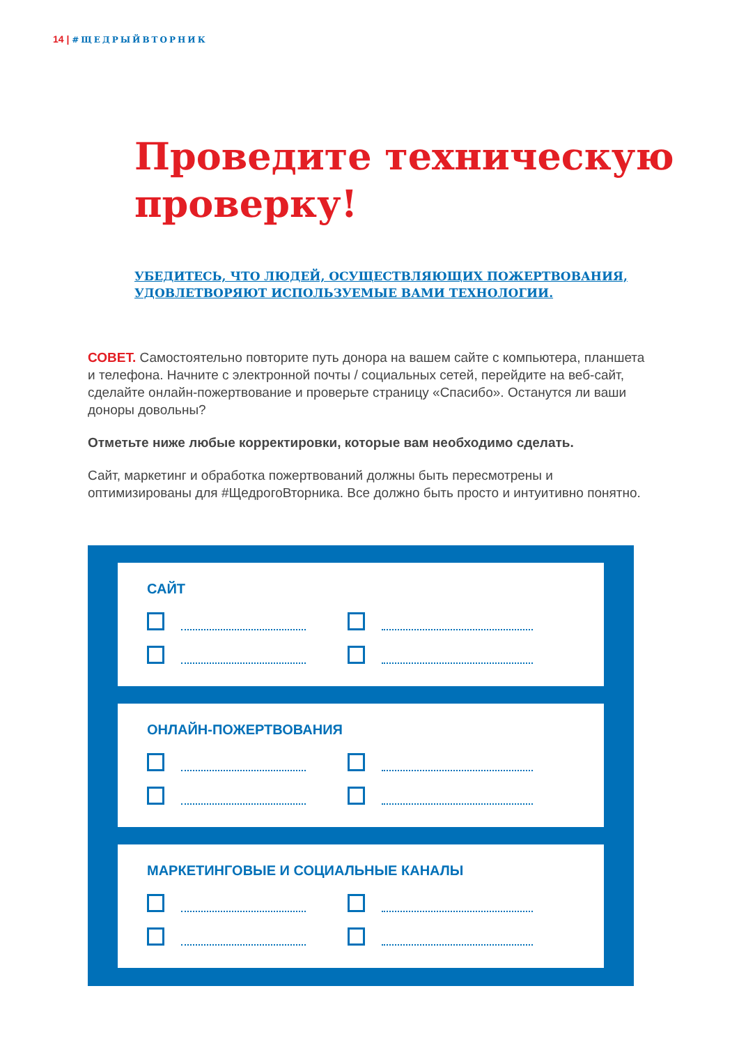14 | #ЩЕДРЫЙВТОРНИК
Проведите техническую
проверку!
УБЕДИТЕСЬ, ЧТО ЛЮДЕЙ, ОСУЩЕСТВЛЯЮЩИХ ПОЖЕРТВОВАНИЯ,
УДОВЛЕТВОРЯЮТ ИСПОЛЬЗУЕМЫЕ ВАМИ ТЕХНОЛОГИИ.
СОВЕТ. Самостоятельно повторите путь донора на вашем сайте с компьютера, планшета и телефона. Начните с электронной почты / социальных сетей, перейдите на веб-сайт, сделайте онлайн-пожертвование и проверьте страницу «Спасибо». Останутся ли ваши доноры довольны?
Отметьте ниже любые корректировки, которые вам необходимо сделать.
Сайт, маркетинг и обработка пожертвований должны быть пересмотрены и оптимизированы для #ЩедрогоВторника. Все должно быть просто и интуитивно понятно.
САЙТ
ОНЛАЙН-ПОЖЕРТВОВАНИЯ
МАРКЕТИНГОВЫЕ И СОЦИАЛЬНЫЕ КАНАЛЫ